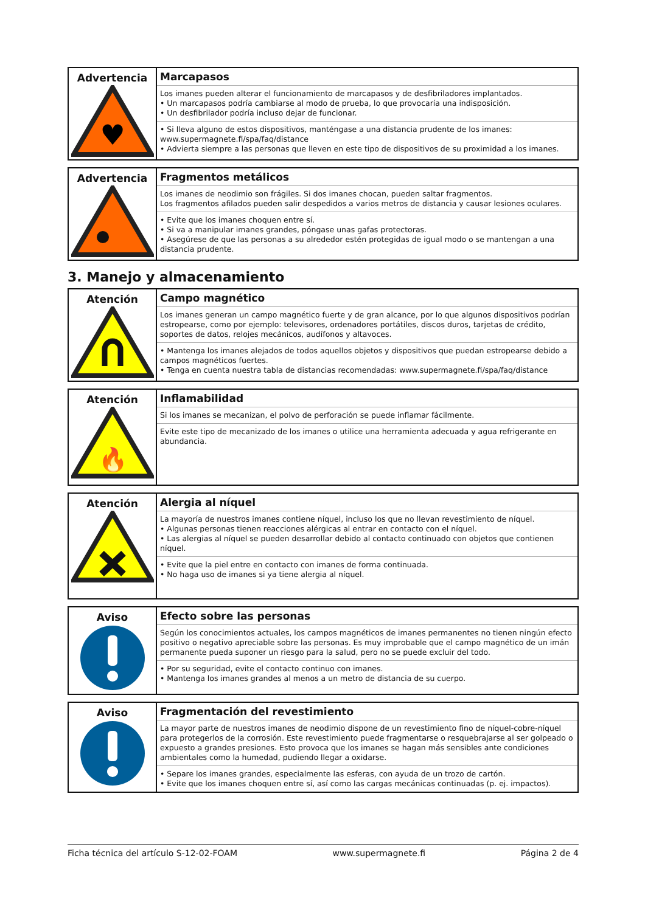| Advertencia ♥ | Marcapasos Los imanes pueden alterar el funcionamiento de marcapasos y de desfibriladores implantados. • Un marcapasos podría cambiarse al modo de prueba, lo que provocaría una indisposición. • Un desfibrilador podría incluso dejar de funcionar. • Si lleva alguno de estos dispositivos, manténgase a una distancia prudente de los imanes: www.supermagnete.fi/spa/faq/distance • Advierta siempre a las personas que lleven en este tipo de dispositivos de su proximidad a los imanes. |
| Advertencia | Fragmentos metálicos Los imanes de neodimio son frágiles. Si dos imanes chocan, pueden saltar fragmentos. Los fragmentos afilados pueden salir despedidos a varios metros de distancia y causar lesiones oculares. • Evite que los imanes choquen entre sí. • Si va a manipular imanes grandes, póngase unas gafas protectoras. • Asegúrese de que las personas a su alrededor estén protegidas de igual modo o se mantengan a una distancia prudente. |
3. Manejo y almacenamiento
| Atención | Campo magnético Los imanes generan un campo magnético fuerte y de gran alcance, por lo que algunos dispositivos podrían estropearse, como por ejemplo: televisores, ordenadores portátiles, discos duros, tarjetas de crédito, soportes de datos, relojes mecánicos, audífonos y altavoces. • Mantenga los imanes alejados de todos aquellos objetos y dispositivos que puedan estropearse debido a campos magnéticos fuertes. • Tenga en cuenta nuestra tabla de distancias recomendadas: www.supermagnete.fi/spa/faq/distance |
| Atención 🔥 | Inflamabilidad Si los imanes se mecanizan, el polvo de perforación se puede inflamar fácilmente. Evite este tipo de mecanizado de los imanes o utilice una herramienta adecuada y agua refrigerante en abundancia. |
| Atención | Alergia al níquel La mayoría de nuestros imanes contiene níquel, incluso los que no llevan revestimiento de níquel. • Algunas personas tienen reacciones alérgicas al entrar en contacto con el níquel. • Las alergias al níquel se pueden desarrollar debido al contacto continuado con objetos que contienen níquel. • Evite que la piel entre en contacto con imanes de forma continuada. • No haga uso de imanes si ya tiene alergia al níquel. |
| Aviso | Efecto sobre las personas Según los conocimientos actuales, los campos magnéticos de imanes permanentes no tienen ningún efecto positivo o negativo apreciable sobre las personas. Es muy improbable que el campo magnético de un imán permanente pueda suponer un riesgo para la salud, pero no se puede excluir del todo. • Por su seguridad, evite el contacto continuo con imanes. • Mantenga los imanes grandes al menos a un metro de distancia de su cuerpo. |
| Aviso | Fragmentación del revestimiento La mayor parte de nuestros imanes de neodimio dispone de un revestimiento fino de níquel-cobre-níquel para protegerlos de la corrosión. Este revestimiento puede fragmentarse o resquebrajarse al ser golpeado o expuesto a grandes presiones. Esto provoca que los imanes se hagan más sensibles ante condiciones ambientales como la humedad, pudiendo llegar a oxidarse. • Separe los imanes grandes, especialmente las esferas, con ayuda de un trozo de cartón. • Evite que los imanes choquen entre sí, así como las cargas mecánicas continuadas (p. ej. impactos). |
Ficha técnica del artículo S-12-02-FOAM www.supermagnete.fi Página 2 de 4